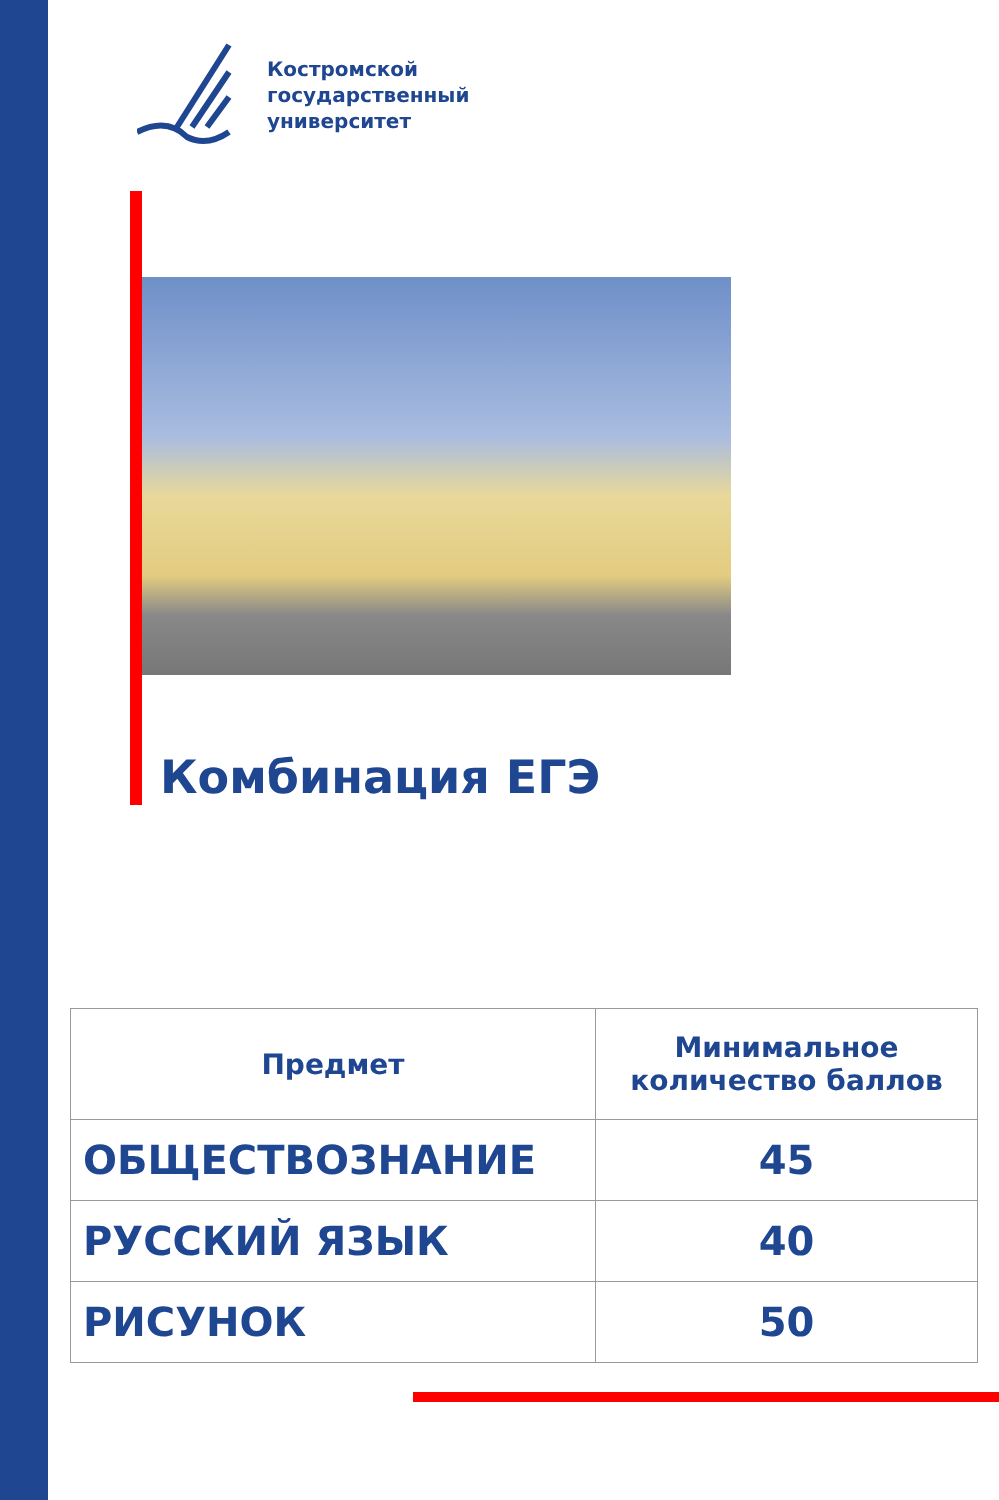Костромской
государственный
университет
Комбинация ЕГЭ
| Предмет | Минимальное количество баллов |
| --- | --- |
| ОБЩЕСТВОЗНАНИЕ | 45 |
| РУССКИЙ ЯЗЫК | 40 |
| РИСУНОК | 50 |